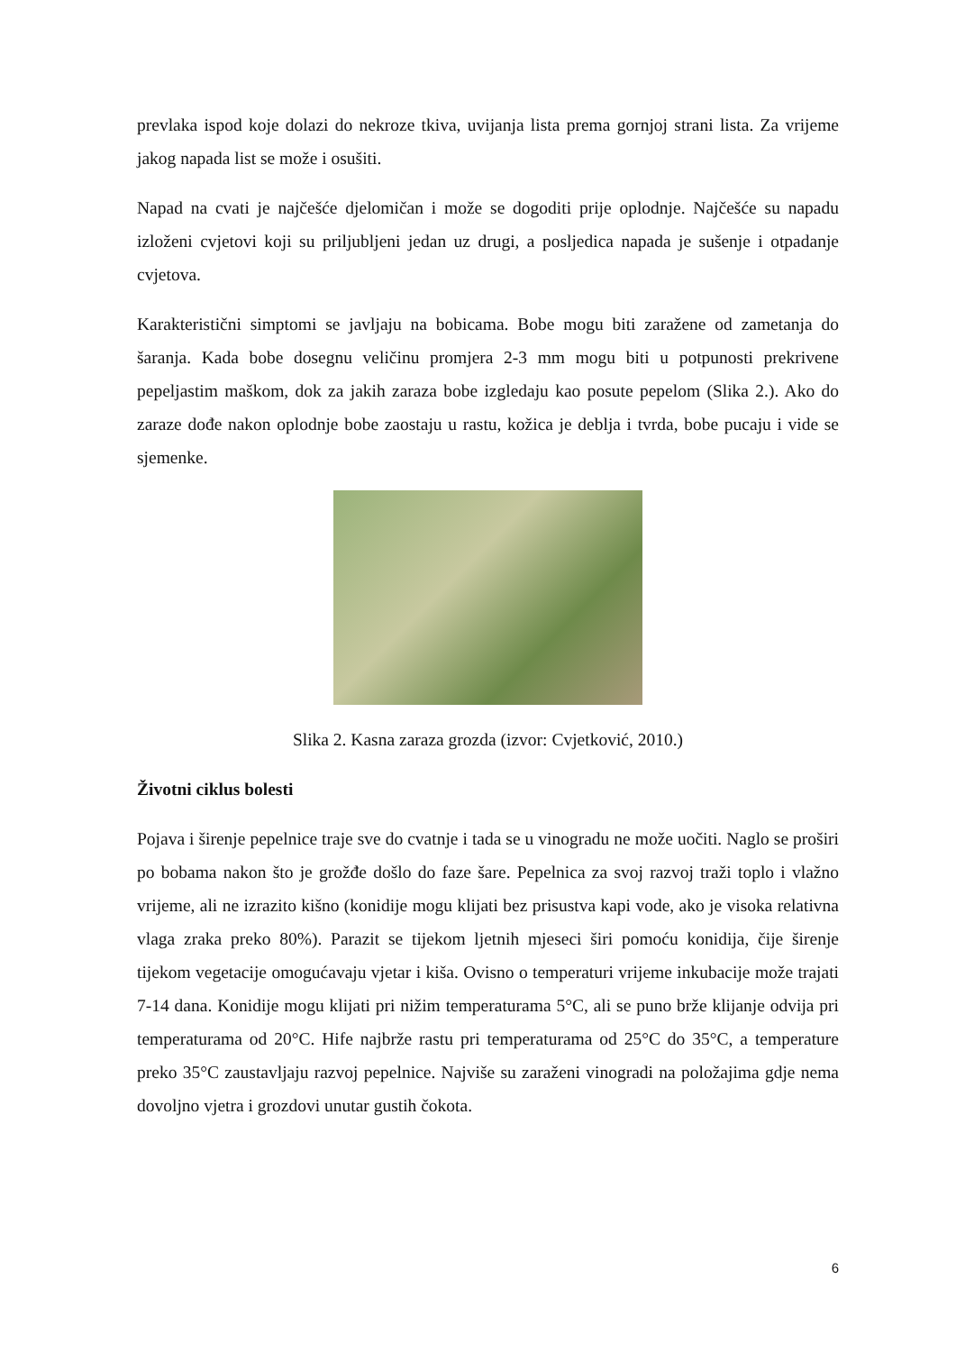prevlaka ispod koje dolazi do nekroze tkiva, uvijanja lista prema gornjoj strani lista. Za vrijeme jakog napada list se može i osušiti.
Napad na cvati je najčešće djelomičan i može se dogoditi prije oplodnje. Najčešće su napadu izloženi cvjetovi koji su priljubljeni jedan uz drugi, a posljedica napada je sušenje i otpadanje cvjetova.
Karakteristični simptomi se javljaju na bobicama. Bobe mogu biti zaražene od zametanja do šaranja. Kada bobe dosegnu veličinu promjera 2-3 mm mogu biti u potpunosti prekrivene pepeljastim maškom, dok za jakih zaraza bobe izgledaju kao posute pepelom (Slika 2.). Ako do zaraze dođe nakon oplodnje bobe zaostaju u rastu, kožica je deblja i tvrda, bobe pucaju i vide se sjemenke.
Slika 2. Kasna zaraza grozda (izvor: Cvjetković, 2010.)
Životni ciklus bolesti
Pojava i širenje pepelnice traje sve do cvatnje i tada se u vinogradu ne može uočiti. Naglo se proširi po bobama nakon što je grožđe došlo do faze šare. Pepelnica za svoj razvoj traži toplo i vlažno vrijeme, ali ne izrazito kišno (konidije mogu klijati bez prisustva kapi vode, ako je visoka relativna vlaga zraka preko 80%). Parazit se tijekom ljetnih mjeseci širi pomoću konidija, čije širenje tijekom vegetacije omogućavaju vjetar i kiša. Ovisno o temperaturi vrijeme inkubacije može trajati 7-14 dana. Konidije mogu klijati pri nižim temperaturama 5°C, ali se puno brže klijanje odvija pri temperaturama od 20°C. Hife najbrže rastu pri temperaturama od 25°C do 35°C, a temperature preko 35°C zaustavljaju razvoj pepelnice. Najviše su zaraženi vinogradi na položajima gdje nema dovoljno vjetra i grozdovi unutar gustih čokota.
6